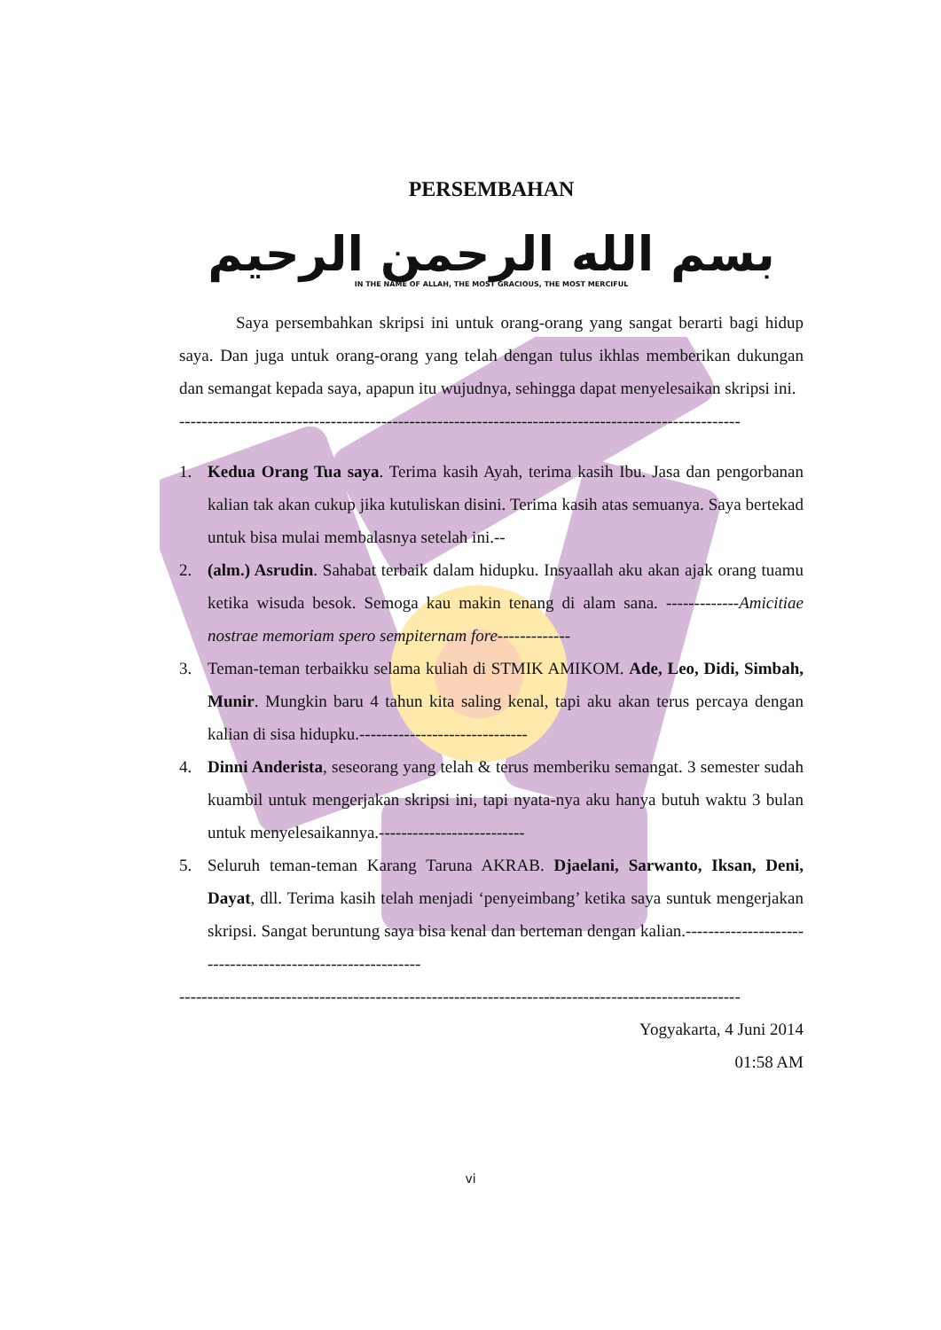PERSEMBAHAN
بسم الله الرحمن الرحيم
IN THE NAME OF ALLAH, THE MOST GRACIOUS, THE MOST MERCIFUL
Saya persembahkan skripsi ini untuk orang-orang yang sangat berarti bagi hidup saya. Dan juga untuk orang-orang yang telah dengan tulus ikhlas memberikan dukungan dan semangat kepada saya, apapun itu wujudnya, sehingga dapat menyelesaikan skripsi ini.
----------------------------------------------------------------------------------------------------
1. Kedua Orang Tua saya. Terima kasih Ayah, terima kasih Ibu. Jasa dan pengorbanan kalian tak akan cukup jika kutuliskan disini. Terima kasih atas semuanya. Saya bertekad untuk bisa mulai membalasnya setelah ini.--
2. (alm.) Asrudin. Sahabat terbaik dalam hidupku. Insyaallah aku akan ajak orang tuamu ketika wisuda besok. Semoga kau makin tenang di alam sana. -------------Amicitiae nostrae memoriam spero sempiternam fore-------------
3. Teman-teman terbaikku selama kuliah di STMIK AMIKOM. Ade, Leo, Didi, Simbah, Munir. Mungkin baru 4 tahun kita saling kenal, tapi aku akan terus percaya dengan kalian di sisa hidupku.------------------------------
4. Dinni Anderista, seseorang yang telah & terus memberiku semangat. 3 semester sudah kuambil untuk mengerjakan skripsi ini, tapi nyata-nya aku hanya butuh waktu 3 bulan untuk menyelesaikannya.--------------------------
5. Seluruh teman-teman Karang Taruna AKRAB. Djaelani, Sarwanto, Iksan, Deni, Dayat, dll. Terima kasih telah menjadi ‘penyeimbang’ ketika saya suntuk mengerjakan skripsi. Sangat beruntung saya bisa kenal dan berteman dengan kalian.-----------------------------------------------------------
----------------------------------------------------------------------------------------------------
Yogyakarta, 4 Juni 2014
01:58 AM
vi